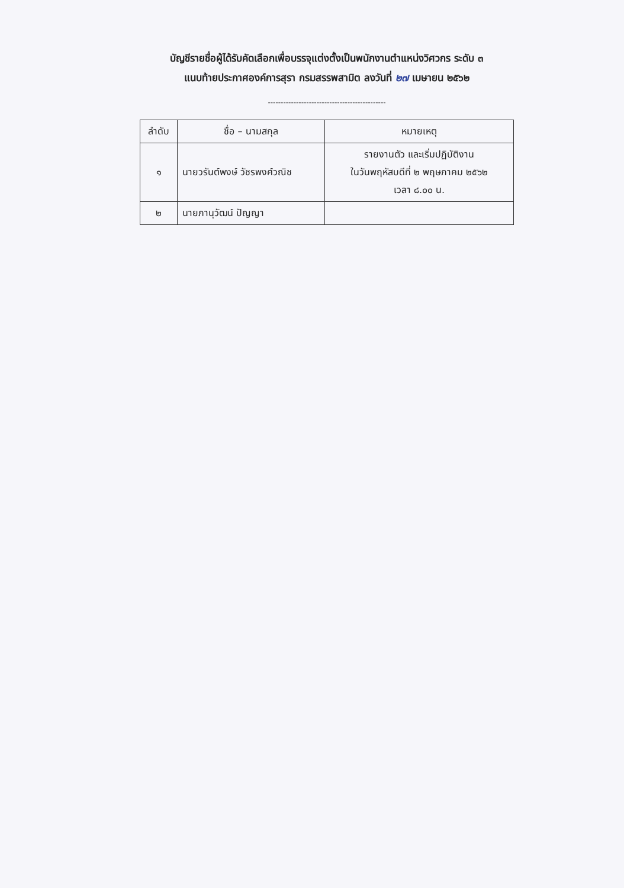บัญชีรายชื่อผู้ได้รับคัดเลือกเพื่อบรรจุแต่งตั้งเป็นพนักงานตำแหน่งวิศวกร ระดับ ๓
แนบท้ายประกาศองค์การสุรา กรมสรรพสามิต ลงวันที่ ๒๗ เมษายน ๒๕๖๒
----------------------------------------------
| ลำดับ | ชื่อ – นามสกุล | หมายเหตุ |
| --- | --- | --- |
| ๑ | นายวรันต์พงษ์ วัชรพงศ์วณิช | รายงานตัว และเริ่มปฏิบัติงาน ในวันพฤหัสบดีที่ ๒ พฤษภาคม ๒๕๖๒ เวลา ๘.๐๐ น. |
| ๒ | นายภานุวัฒน์ ปัญญา | |